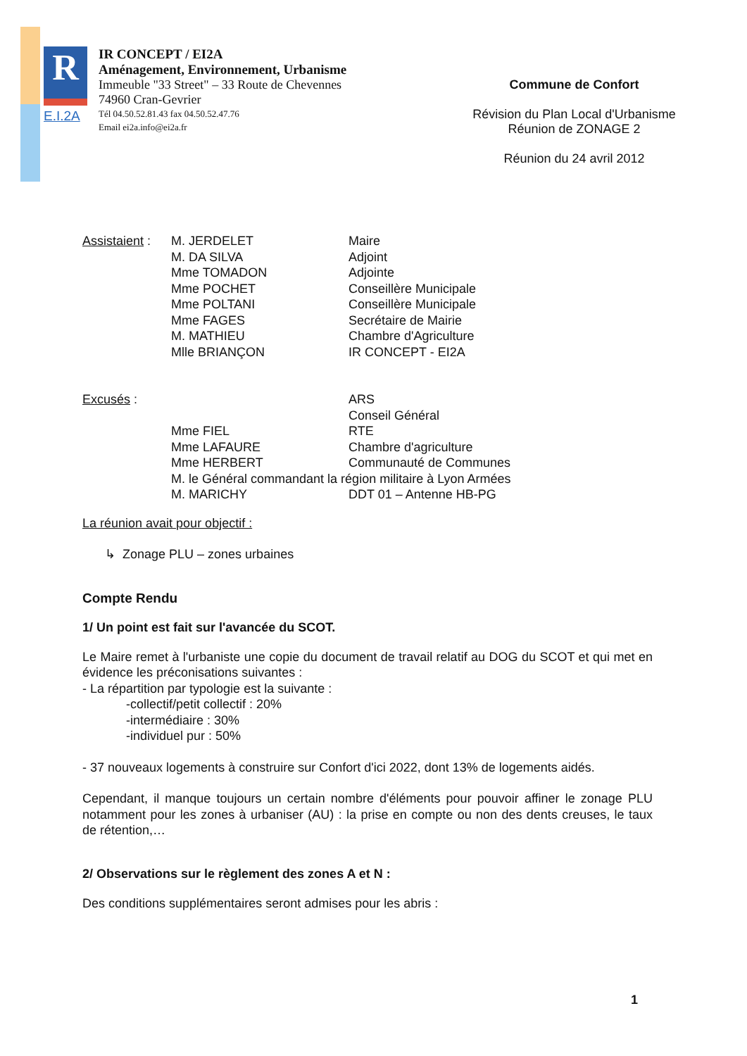R
E.I.2A
IR CONCEPT / EI2A
Aménagement, Environnement, Urbanisme
Immeuble "33 Street" – 33 Route de Chevennes
74960 Cran-Gevrier
Tél 04.50.52.81.43 fax 04.50.52.47.76
Email ei2a.info@ei2a.fr
Commune de Confort
Révision du Plan Local d'Urbanisme
Réunion de ZONAGE 2
Réunion du 24 avril 2012
| Assistaient : | M. JERDELET | Maire |
| | M. DA SILVA | Adjoint |
| | Mme TOMADON | Adjointe |
| | Mme POCHET | Conseillère Municipale |
| | Mme POLTANI | Conseillère Municipale |
| | Mme FAGES | Secrétaire de Mairie |
| | M. MATHIEU | Chambre d'Agriculture |
| | Mlle BRIANÇON | IR CONCEPT - EI2A |
| Excusés : | | ARS |
| | | Conseil Général |
| | Mme FIEL | RTE |
| | Mme LAFAURE | Chambre d'agriculture |
| | Mme HERBERT | Communauté de Communes |
| | M. le Général commandant la région militaire à Lyon Armées | |
| | M. MARICHY | DDT 01 – Antenne HB-PG |
La réunion avait pour objectif :
↳ Zonage PLU – zones urbaines
Compte Rendu
1/ Un point est fait sur l'avancée du SCOT.
Le Maire remet à l'urbaniste une copie du document de travail relatif au DOG du SCOT et qui met en évidence les préconisations suivantes :
- La répartition par typologie est la suivante :
-collectif/petit collectif : 20%
-intermédiaire : 30%
-individuel pur : 50%
- 37 nouveaux logements à construire sur Confort d'ici 2022, dont 13% de logements aidés.
Cependant, il manque toujours un certain nombre d'éléments pour pouvoir affiner le zonage PLU notamment pour les zones à urbaniser (AU) : la prise en compte ou non des dents creuses, le taux de rétention,…
2/ Observations sur le règlement des zones A et N :
Des conditions supplémentaires seront admises pour les abris :
1